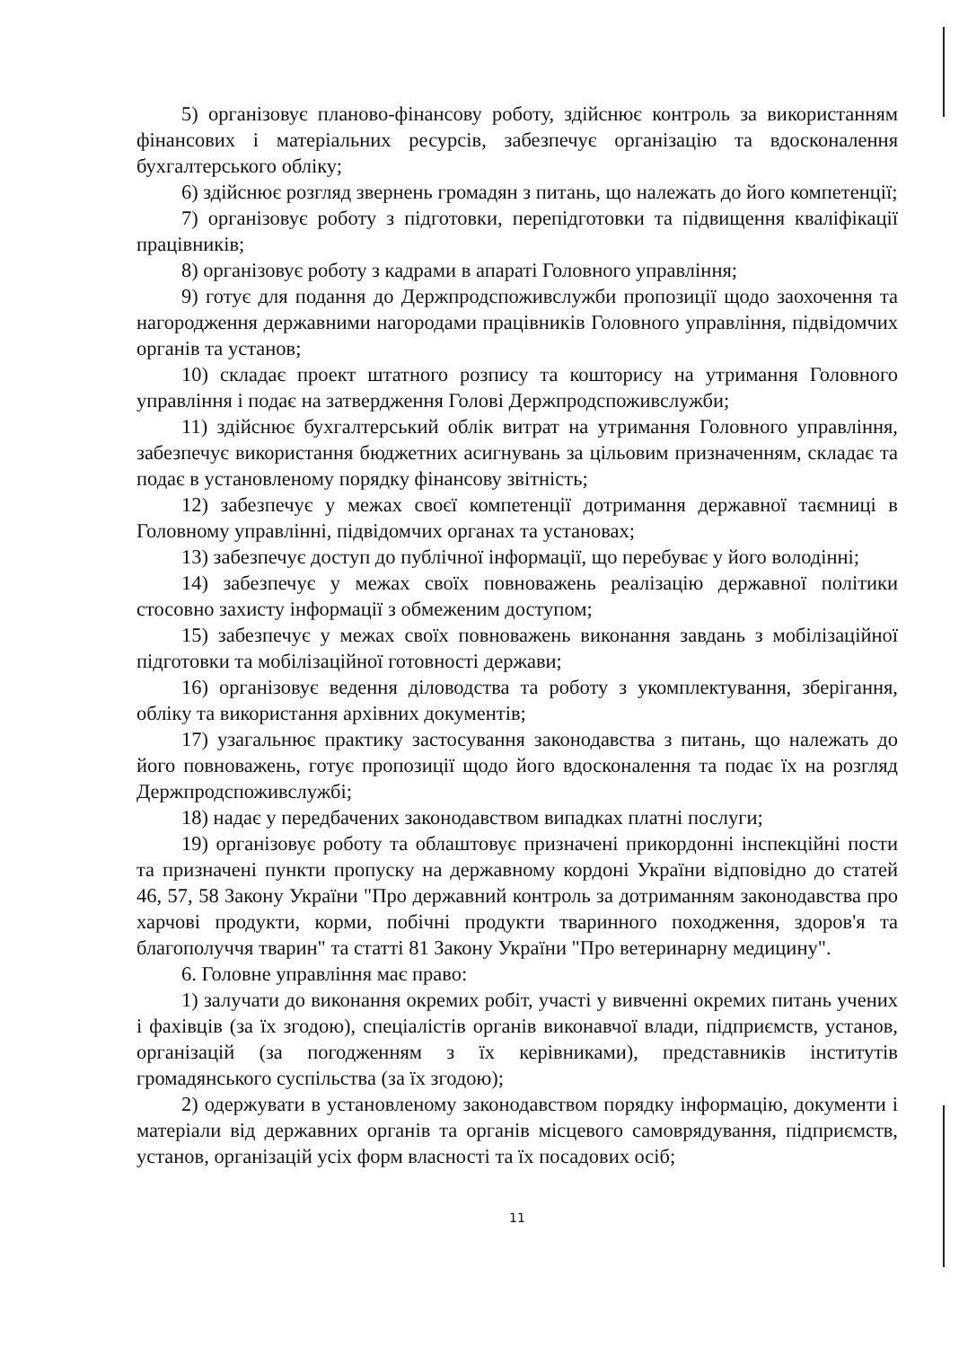5) організовує планово-фінансову роботу, здійснює контроль за використанням фінансових і матеріальних ресурсів, забезпечує організацію та вдосконалення бухгалтерського обліку;
6) здійснює розгляд звернень громадян з питань, що належать до його компетенції;
7) організовує роботу з підготовки, перепідготовки та підвищення кваліфікації працівників;
8) організовує роботу з кадрами в апараті Головного управління;
9) готує для подання до Держпродспоживслужби пропозиції щодо заохочення та нагородження державними нагородами працівників Головного управління, підвідомчих органів та установ;
10) складає проект штатного розпису та кошторису на утримання Головного управління і подає на затвердження Голові Держпродспоживслужби;
11) здійснює бухгалтерський облік витрат на утримання Головного управління, забезпечує використання бюджетних асигнувань за цільовим призначенням, складає та подає в установленому порядку фінансову звітність;
12) забезпечує у межах своєї компетенції дотримання державної таємниці в Головному управлінні, підвідомчих органах та установах;
13) забезпечує доступ до публічної інформації, що перебуває у його володінні;
14) забезпечує у межах своїх повноважень реалізацію державної політики стосовно захисту інформації з обмеженим доступом;
15) забезпечує у межах своїх повноважень виконання завдань з мобілізаційної підготовки та мобілізаційної готовності держави;
16) організовує ведення діловодства та роботу з укомплектування, зберігання, обліку та використання архівних документів;
17) узагальнює практику застосування законодавства з питань, що належать до його повноважень, готує пропозиції щодо його вдосконалення та подає їх на розгляд Держпродспоживслужбі;
18) надає у передбачених законодавством випадках платні послуги;
19) організовує роботу та облаштовує призначені прикордонні інспекційні пости та призначені пункти пропуску на державному кордоні України відповідно до статей 46, 57, 58 Закону України "Про державний контроль за дотриманням законодавства про харчові продукти, корми, побічні продукти тваринного походження, здоров'я та благополуччя тварин" та статті 81 Закону України "Про ветеринарну медицину".
6. Головне управління має право:
1) залучати до виконання окремих робіт, участі у вивченні окремих питань учених і фахівців (за їх згодою), спеціалістів органів виконавчої влади, підприємств, установ, організацій (за погодженням з їх керівниками), представників інститутів громадянського суспільства (за їх згодою);
2) одержувати в установленому законодавством порядку інформацію, документи і матеріали від державних органів та органів місцевого самоврядування, підприємств, установ, організацій усіх форм власності та їх посадових осіб;
11